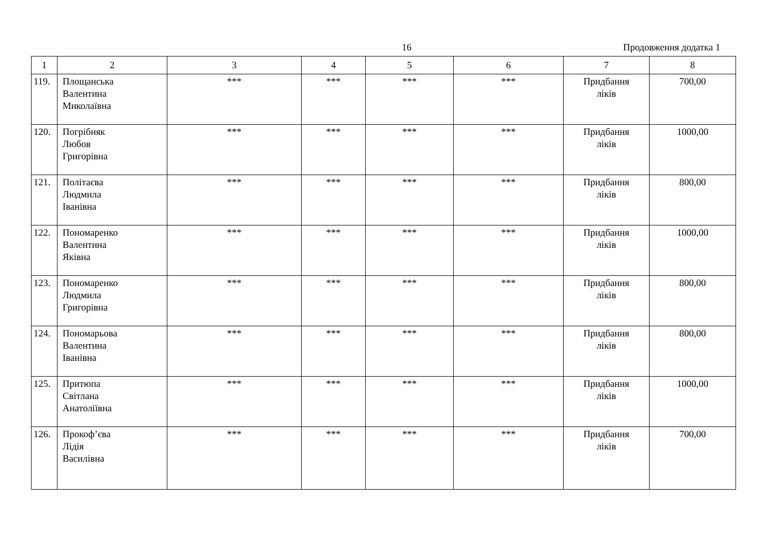16 Продовження додатка 1
| 1 | 2 | 3 | 4 | 5 | 6 | 7 | 8 |
| --- | --- | --- | --- | --- | --- | --- | --- |
| 119. | Площанська Валентина Миколаївна | *** | *** | *** | *** | Придбання ліків | 700,00 |
| 120. | Погрібняк Любов Григорівна | *** | *** | *** | *** | Придбання ліків | 1000,00 |
| 121. | Політаєва Людмила Іванівна | *** | *** | *** | *** | Придбання ліків | 800,00 |
| 122. | Пономаренко Валентина Яківна | *** | *** | *** | *** | Придбання ліків | 1000,00 |
| 123. | Пономаренко Людмила Григорівна | *** | *** | *** | *** | Придбання ліків | 800,00 |
| 124. | Пономарьова Валентина Іванівна | *** | *** | *** | *** | Придбання ліків | 800,00 |
| 125. | Притюпа Світлана Анатоліївна | *** | *** | *** | *** | Придбання ліків | 1000,00 |
| 126. | Прокоф’єва Лідія Василівна | *** | *** | *** | *** | Придбання ліків | 700,00 |